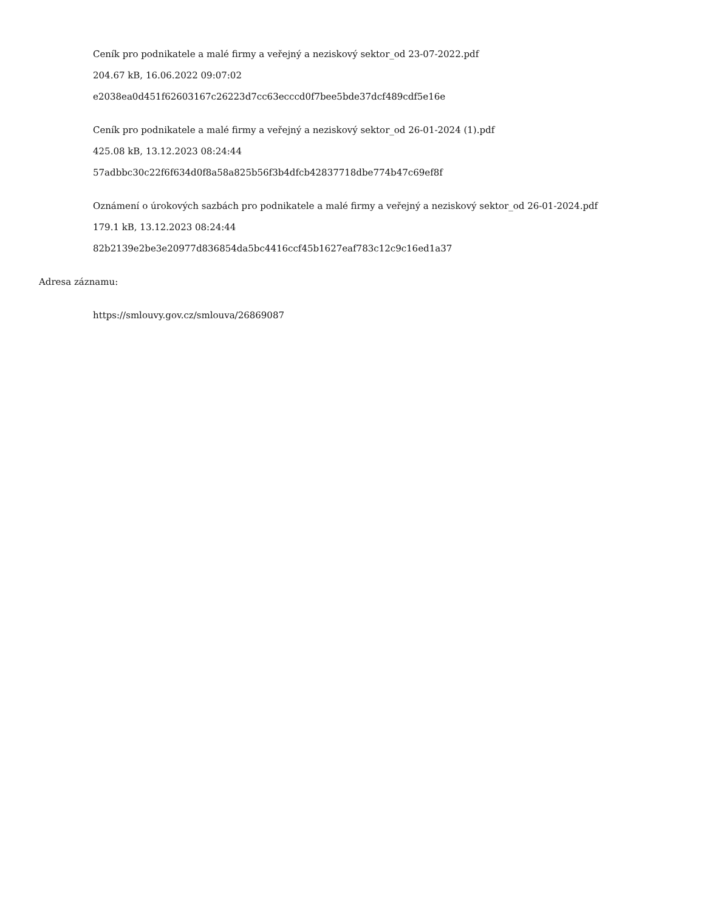Ceník pro podnikatele a malé firmy a veřejný a neziskový sektor_od 23-07-2022.pdf
204.67 kB, 16.06.2022 09:07:02
e2038ea0d451f62603167c26223d7cc63ecccd0f7bee5bde37dcf489cdf5e16e
Ceník pro podnikatele a malé firmy a veřejný a neziskový sektor_od 26-01-2024 (1).pdf
425.08 kB, 13.12.2023 08:24:44
57adbbc30c22f6f634d0f8a58a825b56f3b4dfcb42837718dbe774b47c69ef8f
Oznámení o úrokových sazbách pro podnikatele a malé firmy a veřejný a neziskový sektor_od 26-01-2024.pdf
179.1 kB, 13.12.2023 08:24:44
82b2139e2be3e20977d836854da5bc4416ccf45b1627eaf783c12c9c16ed1a37
Adresa záznamu:
https://smlouvy.gov.cz/smlouva/26869087